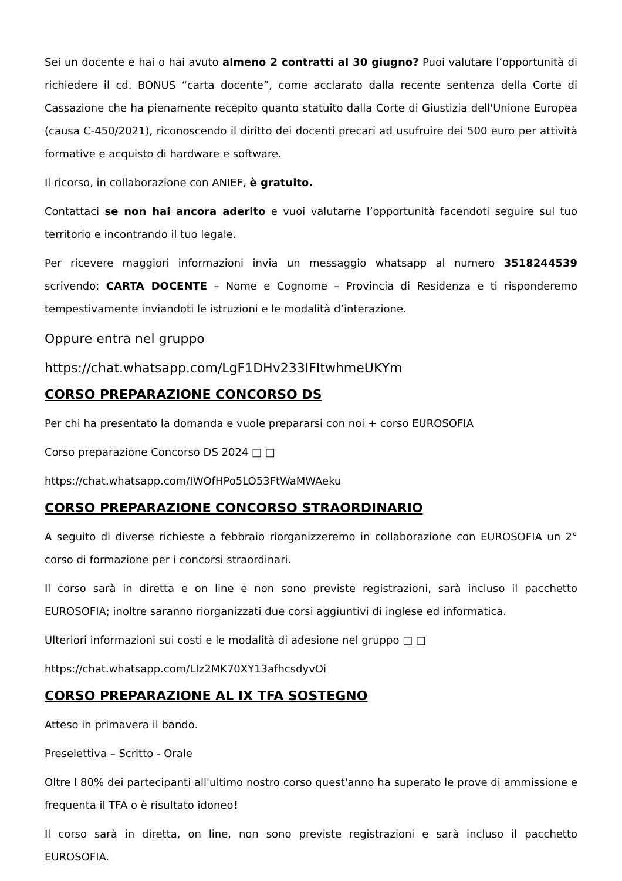Sei un docente e hai o hai avuto almeno 2 contratti al 30 giugno? Puoi valutare l’opportunità di richiedere il cd. BONUS “carta docente”, come acclarato dalla recente sentenza della Corte di Cassazione che ha pienamente recepito quanto statuito dalla Corte di Giustizia dell'Unione Europea (causa C-450/2021), riconoscendo il diritto dei docenti precari ad usufruire dei 500 euro per attività formative e acquisto di hardware e software.
Il ricorso, in collaborazione con ANIEF, è gratuito.
Contattaci se non hai ancora aderito e vuoi valutarne l’opportunità facendoti seguire sul tuo territorio e incontrando il tuo legale.
Per ricevere maggiori informazioni invia un messaggio whatsapp al numero 3518244539 scrivendo: CARTA DOCENTE – Nome e Cognome – Provincia di Residenza e ti risponderemo tempestivamente inviandoti le istruzioni e le modalità d’interazione.
Oppure entra nel gruppo
https://chat.whatsapp.com/LgF1DHv233IFItwhmeUKYm
CORSO PREPARAZIONE CONCORSO DS
Per chi ha presentato la domanda e vuole prepararsi con noi + corso EUROSOFIA
Corso preparazione Concorso DS 2024 □ □
https://chat.whatsapp.com/IWOfHPo5LO53FtWaMWAeku
CORSO PREPARAZIONE CONCORSO STRAORDINARIO
A seguito di diverse richieste a febbraio riorganizzeremo in collaborazione con EUROSOFIA un 2° corso di formazione per i concorsi straordinari.
Il corso sarà in diretta e on line e non sono previste registrazioni, sarà incluso il pacchetto EUROSOFIA; inoltre saranno riorganizzati due corsi aggiuntivi di inglese ed informatica.
Ulteriori informazioni sui costi e le modalità di adesione nel gruppo □ □
https://chat.whatsapp.com/LIz2MK70XY13afhcsdyvOi
CORSO PREPARAZIONE AL IX TFA SOSTEGNO
Atteso in primavera il bando.
Preselettiva – Scritto - Orale
Oltre l 80% dei partecipanti all'ultimo nostro corso quest'anno ha superato le prove di ammissione e frequenta il TFA o è risultato idoneo!
Il corso sarà in diretta, on line, non sono previste registrazioni e sarà incluso il pacchetto EUROSOFIA.